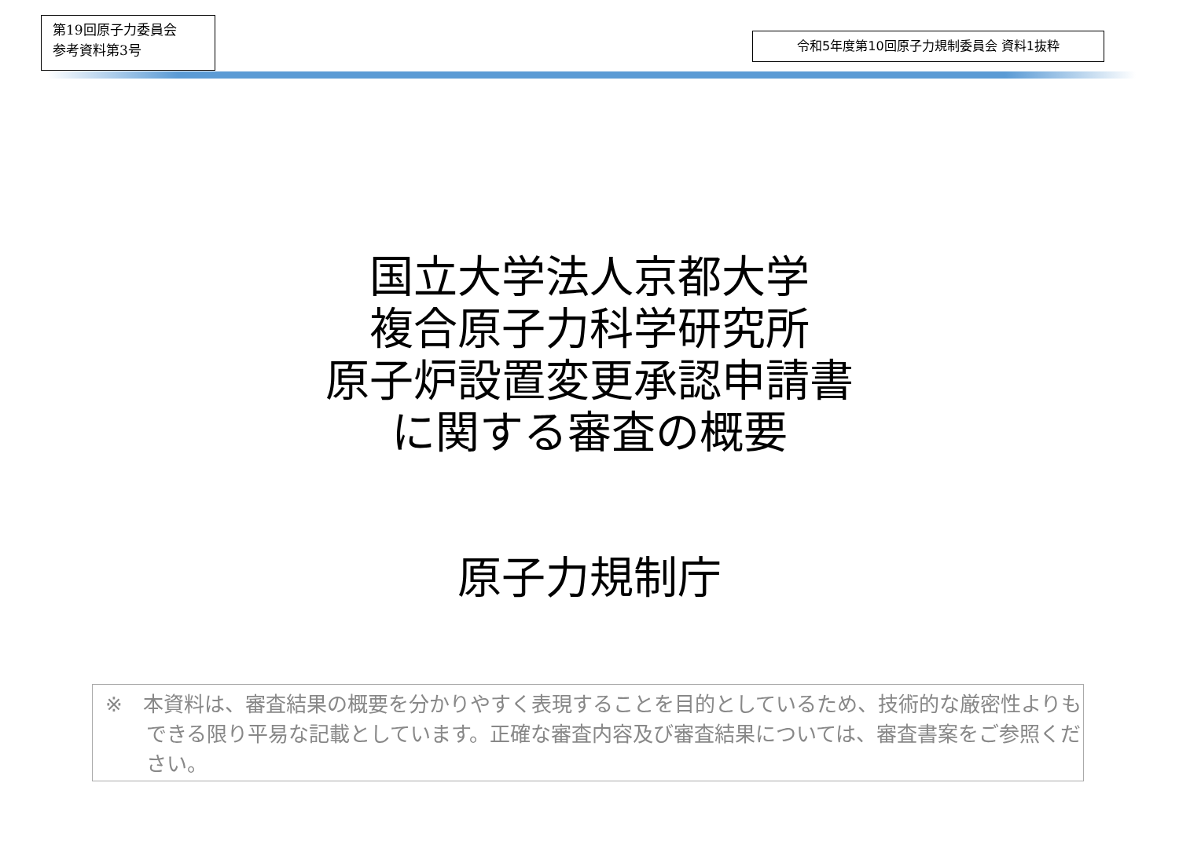第19回原子力委員会
参考資料第3号
令和5年度第10回原子力規制委員会 資料1抜粋
国立大学法人京都大学
複合原子力科学研究所
原子炉設置変更承認申請書
に関する審査の概要
原子力規制庁
※　本資料は、審査結果の概要を分かりやすく表現することを目的としているため、技術的な厳密性よりもできる限り平易な記載としています。正確な審査内容及び審査結果については、審査書案をご参照ください。